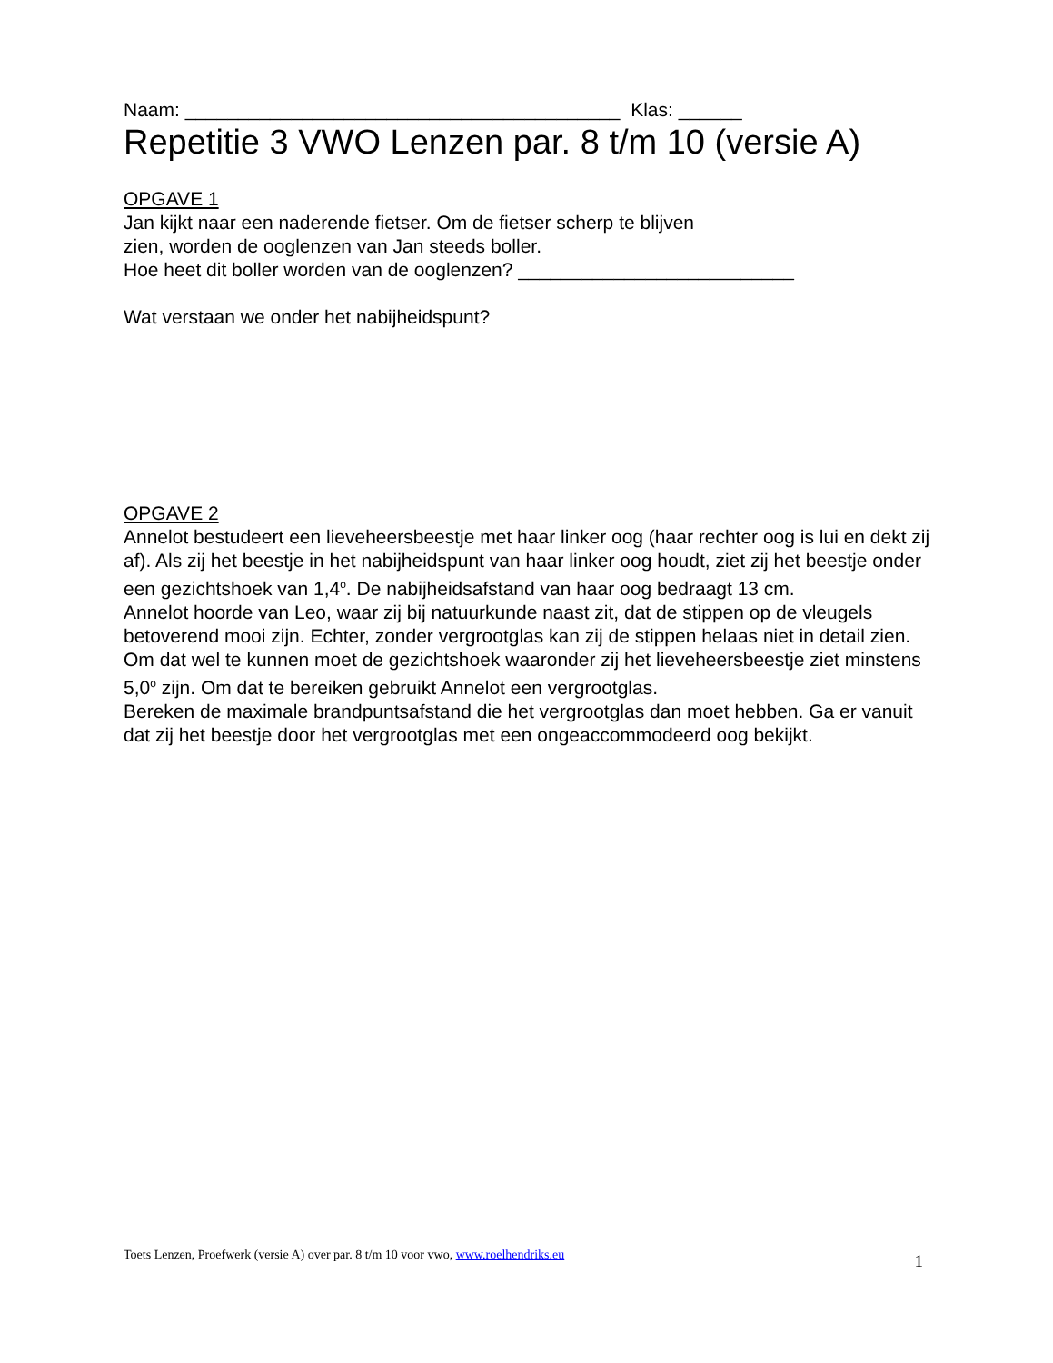Naam: _________________________________________ Klas: ______
Repetitie 3 VWO Lenzen par. 8 t/m 10 (versie A)
OPGAVE 1
Jan kijkt naar een naderende fietser. Om de fietser scherp te blijven
zien, worden de ooglenzen van Jan steeds boller.
Hoe heet dit boller worden van de ooglenzen? __________________________
Wat verstaan we onder het nabijheidspunt?
OPGAVE 2
Annelot bestudeert een lieveheersbeestje met haar linker oog (haar rechter oog is lui en dekt zij af). Als zij het beestje in het nabijheidspunt van haar linker oog houdt, ziet zij het beestje onder een gezichtshoek van 1,4<sup>o</sup>. De nabijheidsafstand van haar oog bedraagt 13 cm.
Annelot hoorde van Leo, waar zij bij natuurkunde naast zit, dat de stippen op de vleugels betoverend mooi zijn. Echter, zonder vergrootglas kan zij de stippen helaas niet in detail zien. Om dat wel te kunnen moet de gezichtshoek waaronder zij het lieveheersbeestje ziet minstens 5,0<sup>o</sup> zijn. Om dat te bereiken gebruikt Annelot een vergrootglas.
Bereken de maximale brandpuntsafstand die het vergrootglas dan moet hebben. Ga er vanuit dat zij het beestje door het vergrootglas met een ongeaccommodeerd oog bekijkt.
Toets Lenzen, Proefwerk (versie A) over par. 8 t/m 10 voor vwo, www.roelhendriks.eu 1